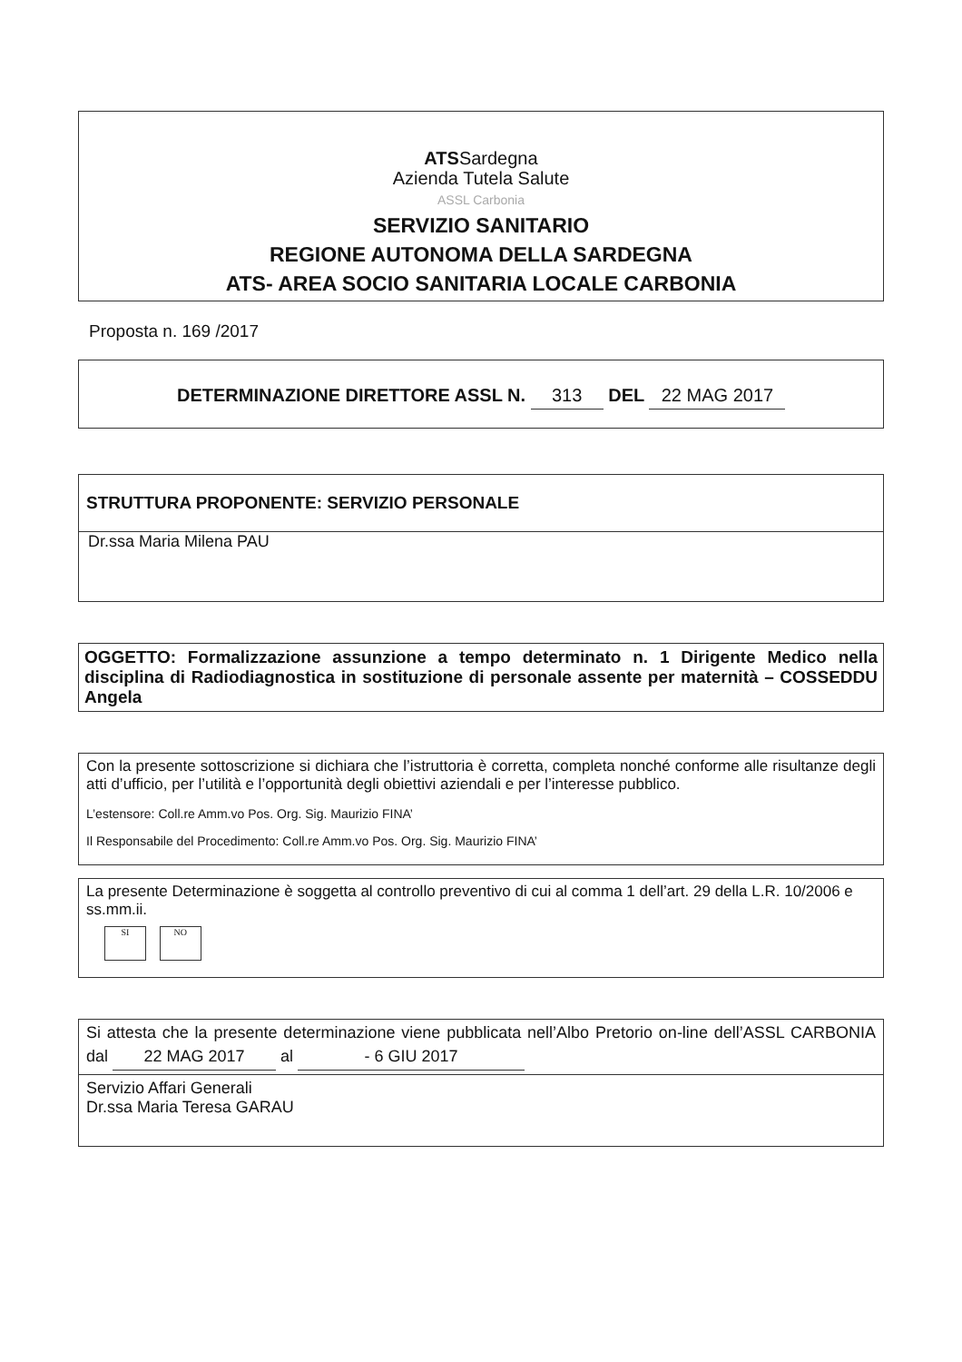ATSSardegna
Azienda Tutela Salute
ASSL Carbonia
SERVIZIO SANITARIO
REGIONE AUTONOMA DELLA SARDEGNA
ATS- AREA SOCIO SANITARIA LOCALE CARBONIA
Proposta n. 169 /2017
DETERMINAZIONE DIRETTORE ASSL N. 313 DEL 22 MAG 2017
STRUTTURA PROPONENTE: SERVIZIO PERSONALE
Dr.ssa Maria Milena PAU
OGGETTO: Formalizzazione assunzione a tempo determinato n. 1 Dirigente Medico nella disciplina di Radiodiagnostica in sostituzione di personale assente per maternità – COSSEDDU Angela
Con la presente sottoscrizione si dichiara che l’istruttoria è corretta, completa nonché conforme alle risultanze degli atti d’ufficio, per l’utilità e l’opportunità degli obiettivi aziendali e per l’interesse pubblico.
L’estensore: Coll.re Amm.vo Pos. Org. Sig. Maurizio FINA’
Il Responsabile del Procedimento: Coll.re Amm.vo Pos. Org. Sig. Maurizio FINA’
La presente Determinazione è soggetta al controllo preventivo di cui al comma 1 dell’art. 29 della L.R. 10/2006 e ss.mm.ii.
SI NO
Si attesta che la presente determinazione viene pubblicata nell’Albo Pretorio on-line dell’ASSL CARBONIA dal 22 MAG 2017 al - 6 GIU 2017
Servizio Affari Generali
Dr.ssa Maria Teresa GARAU